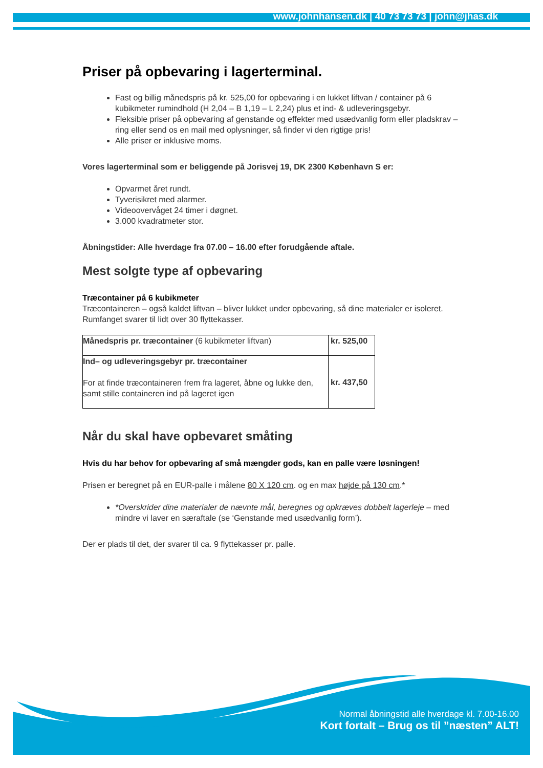www.johnhansen.dk | 40 73 73 73 | john@jhas.dk
Priser på opbevaring i lagerterminal.
Fast og billig månedspris på kr. 525,00 for opbevaring i en lukket liftvan / container på 6 kubikmeter rumindhold (H 2,04 – B 1,19 – L 2,24) plus et ind- & udleveringsgebyr.
Fleksible priser på opbevaring af genstande og effekter med usædvanlig form eller pladskrav – ring eller send os en mail med oplysninger, så finder vi den rigtige pris!
Alle priser er inklusive moms.
Vores lagerterminal som er beliggende på Jorisvej 19, DK 2300 København S er:
Opvarmet året rundt.
Tyverisikret med alarmer.
Videoovervåget 24 timer i døgnet.
3.000 kvadratmeter stor.
Åbningstider: Alle hverdage fra 07.00 – 16.00 efter forudgående aftale.
Mest solgte type af opbevaring
Træcontainer på 6 kubikmeter
Træcontaineren – også kaldet liftvan – bliver lukket under opbevaring, så dine materialer er isoleret. Rumfanget svarer til lidt over 30 flyttekasser.
| Månedspris pr. træcontainer (6 kubikmeter liftvan) | kr. 525,00 |
| Ind– og udleveringsgebyr pr. træcontainer For at finde træcontaineren frem fra lageret, åbne og lukke den, samt stille containeren ind på lageret igen | kr. 437,50 |
Når du skal have opbevaret småting
Hvis du har behov for opbevaring af små mængder gods, kan en palle være løsningen!
Prisen er beregnet på en EUR-palle i målene 80 X 120 cm. og en max højde på 130 cm.*
*Overskrider dine materialer de nævnte mål, beregnes og opkræves dobbelt lagerleje – med mindre vi laver en særaftale (se ‘Genstande med usædvanlig form’).
Der er plads til det, der svarer til ca. 9 flyttekasser pr. palle.
Normal åbningstid alle hverdage kl. 7.00-16.00
Kort fortalt – Brug os til ”næsten” ALT!